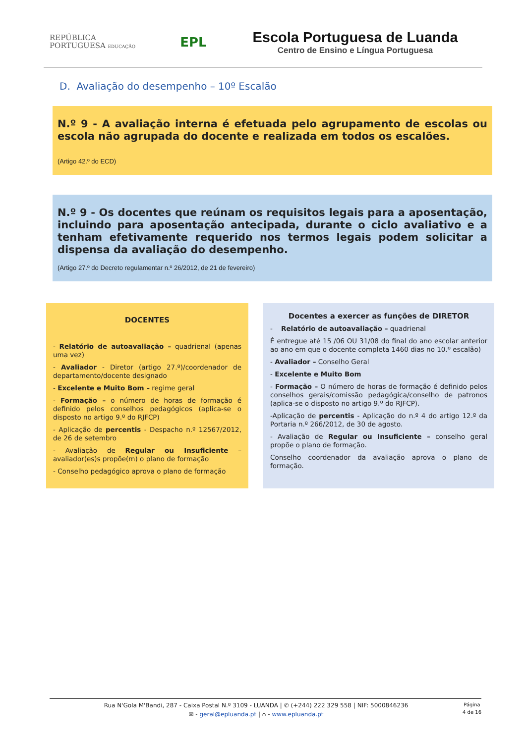REPÚBLICA
PORTUGUESA EDUCAÇÃO
EPL
Escola Portuguesa de Luanda
Centro de Ensino e Língua Portuguesa
D. Avaliação do desempenho – 10º Escalão
N.º 9 - A avaliação interna é efetuada pelo agrupamento de escolas ou escola não agrupada do docente e realizada em todos os escalões.
(Artigo 42.º do ECD)
N.º 9 - Os docentes que reúnam os requisitos legais para a aposentação, incluindo para aposentação antecipada, durante o ciclo avaliativo e a tenham efetivamente requerido nos termos legais podem solicitar a dispensa da avaliação do desempenho.
(Artigo 27.º do Decreto regulamentar n.º 26/2012, de 21 de fevereiro)
DOCENTES
- Relatório de autoavaliação – quadrienal (apenas uma vez)
- Avaliador - Diretor (artigo 27.º)/coordenador de departamento/docente designado
- Excelente e Muito Bom – regime geral
- Formação – o número de horas de formação é definido pelos conselhos pedagógicos (aplica-se o disposto no artigo 9.º do RJFCP)
- Aplicação de percentis - Despacho n.º 12567/2012, de 26 de setembro
- Avaliação de Regular ou Insuficiente – avaliador(es)s propõe(m) o plano de formação
- Conselho pedagógico aprova o plano de formação
Docentes a exercer as funções de DIRETOR
- Relatório de autoavaliação – quadrienal
É entregue até 15 /06 OU 31/08 do final do ano escolar anterior ao ano em que o docente completa 1460 dias no 10.º escalão)
- Avaliador – Conselho Geral
- Excelente e Muito Bom
- Formação – O número de horas de formação é definido pelos conselhos gerais/comissão pedagógica/conselho de patronos (aplica-se o disposto no artigo 9.º do RJFCP).
-Aplicação de percentis - Aplicação do n.º 4 do artigo 12.º da Portaria n.º 266/2012, de 30 de agosto.
- Avaliação de Regular ou Insuficiente – conselho geral propõe o plano de formação.
Conselho coordenador da avaliação aprova o plano de formação.
Rua N'Gola M'Bandi, 287 - Caixa Postal N.º 3109 - LUANDA | ✆ (+244) 222 329 558 | NIF: 5000846236
✉ - geral@epluanda.pt | ⌂ - www.epluanda.pt
Página
4 de 16